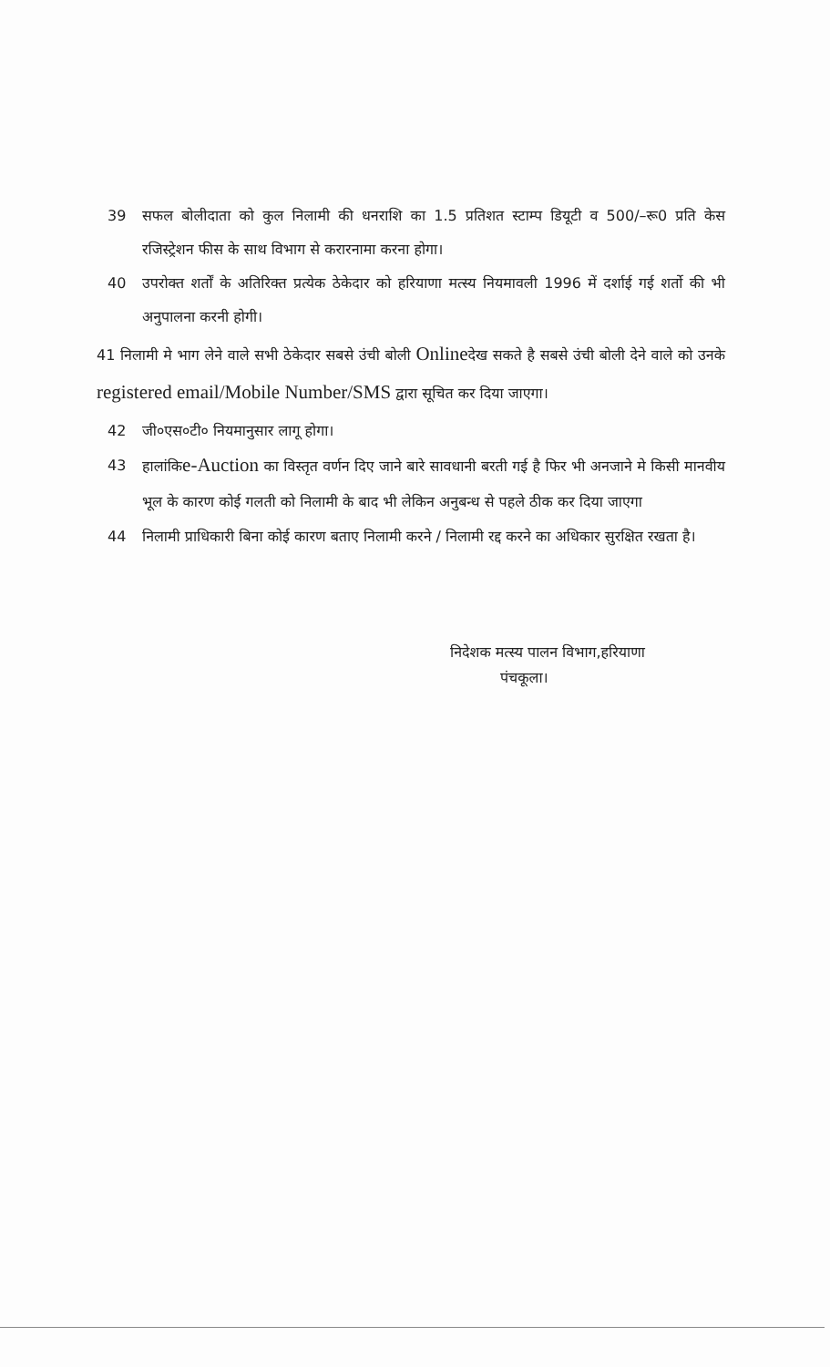39 सफल बोलीदाता को कुल निलामी की धनराशि का 1.5 प्रतिशत स्टाम्प डियूटी व 500/–रू0 प्रति केस रजिस्ट्रेशन फीस के साथ विभाग से करारनामा करना होगा।
40 उपरोक्त शर्तों के अतिरिक्त प्रत्येक ठेकेदार को हरियाणा मत्स्य नियमावली 1996 में दर्शाई गई शर्तो की भी अनुपालना करनी होगी।
41 निलामी मे भाग लेने वाले सभी ठेकेदार सबसे उंची बोली Onlineदेख सकते है सबसे उंची बोली देने वाले को उनके registered email/Mobile Number/SMS द्वारा सूचित कर दिया जाएगा।
42 जी०एस०टी० नियमानुसार लागू होगा।
43 हालांकिe-Auction का विस्तृत वर्णन दिए जाने बारे सावधानी बरती गई है फिर भी अनजाने मे किसी मानवीय भूल के कारण कोई गलती को निलामी के बाद भी लेकिन अनुबन्ध से पहले ठीक कर दिया जाएगा
44 निलामी प्राधिकारी बिना कोई कारण बताए निलामी करने / निलामी रद्द करने का अधिकार सुरक्षित रखता है।
निदेशक मत्स्य पालन विभाग,हरियाणा
पंचकूला।